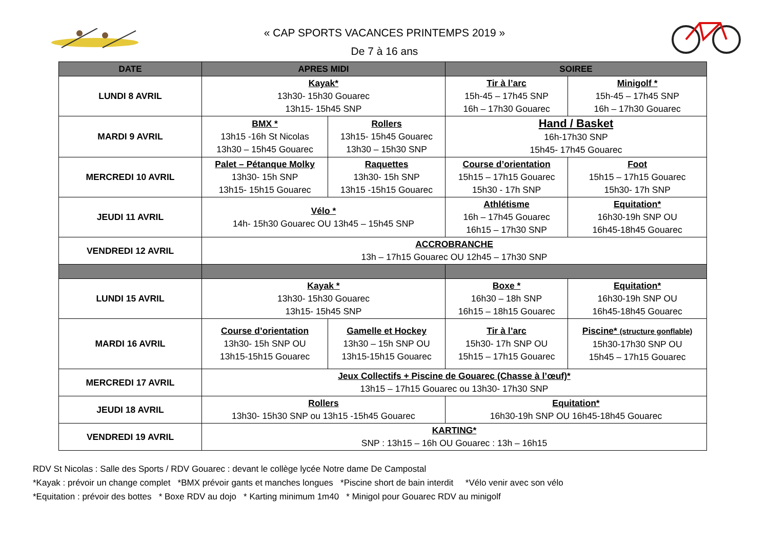« CAP SPORTS VACANCES PRINTEMPS 2019 »
De 7 à 16 ans
| DATE | APRES MIDI | | SOIREE | |
| --- | --- | --- | --- | --- |
| LUNDI 8 AVRIL | Kayak* 13h30- 15h30 Gouarec 13h15- 15h45 SNP | | Tir à l’arc 15h-45 – 17h45 SNP 16h – 17h30 Gouarec | Minigolf * 15h-45 – 17h45 SNP 16h – 17h30 Gouarec |
| MARDI 9 AVRIL | BMX * 13h15 -16h St Nicolas 13h30 – 15h45 Gouarec | Rollers 13h15- 15h45 Gouarec 13h30 – 15h30 SNP | Hand / Basket 16h-17h30 SNP 15h45- 17h45 Gouarec | |
| MERCREDI 10 AVRIL | Palet – Pétanque Molky 13h30- 15h SNP 13h15- 15h15 Gouarec | Raquettes 13h30- 15h SNP 13h15 -15h15 Gouarec | Course d’orientation 15h15 – 17h15 Gouarec 15h30 - 17h SNP | Foot 15h15 – 17h15 Gouarec 15h30- 17h SNP |
| JEUDI 11 AVRIL | Vélo * 14h- 15h30 Gouarec OU 13h45 – 15h45 SNP | | Athlétisme 16h – 17h45 Gouarec 16h15 – 17h30 SNP | Equitation* 16h30-19h SNP OU 16h45-18h45 Gouarec |
| VENDREDI 12 AVRIL | ACCROBRANCHE 13h – 17h15 Gouarec OU 12h45 – 17h30 SNP | | | |
| LUNDI 15 AVRIL | Kayak * 13h30- 15h30 Gouarec 13h15- 15h45 SNP | | Boxe * 16h30 – 18h SNP 16h15 – 18h15 Gouarec | Equitation* 16h30-19h SNP OU 16h45-18h45 Gouarec |
| MARDI 16 AVRIL | Course d’orientation 13h30- 15h SNP OU 13h15-15h15 Gouarec | Gamelle et Hockey 13h30 – 15h SNP OU 13h15-15h15 Gouarec | Tir à l’arc 15h30- 17h SNP OU 15h15 – 17h15 Gouarec | Piscine* (structure gonflable) 15h30-17h30 SNP OU 15h45 – 17h15 Gouarec |
| MERCREDI 17 AVRIL | Jeux Collectifs + Piscine de Gouarec (Chasse à l’œuf)* 13h15 – 17h15 Gouarec ou 13h30- 17h30 SNP | | | |
| JEUDI 18 AVRIL | Rollers 13h30- 15h30 SNP ou 13h15 -15h45 Gouarec | | Equitation* 16h30-19h SNP OU 16h45-18h45 Gouarec | |
| VENDREDI 19 AVRIL | KARTING* SNP : 13h15 – 16h OU Gouarec : 13h – 16h15 | | | |
RDV St Nicolas : Salle des Sports / RDV Gouarec : devant le collège lycée Notre dame De Campostal
*Kayak : prévoir un change complet *BMX prévoir gants et manches longues *Piscine short de bain interdit *Vélo venir avec son vélo
*Equitation : prévoir des bottes * Boxe RDV au dojo * Karting minimum 1m40 * Minigol pour Gouarec RDV au minigolf